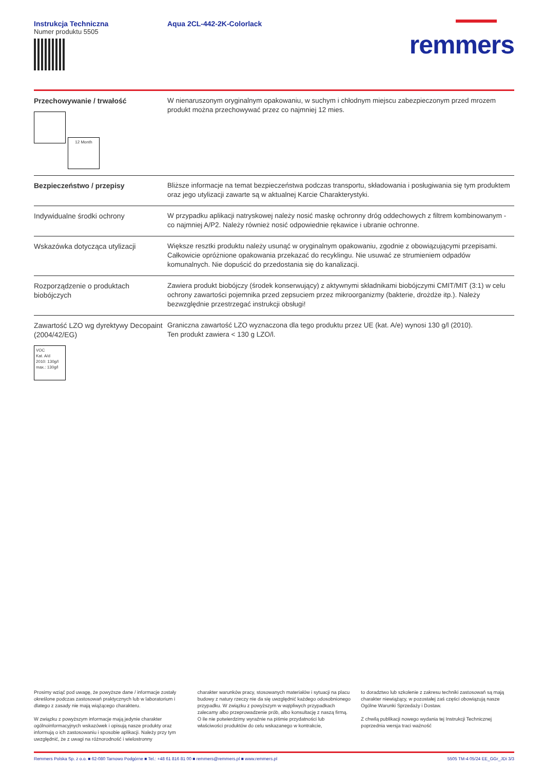Instrukcja Techniczna
Numer produktu 5505
Aqua 2CL-442-2K-Colorlack
remmers
| Przechowywanie / trwałość 12 Month | W nienaruszonym oryginalnym opakowaniu, w suchym i chłodnym miejscu zabezpieczonym przed mrozem produkt można przechowywać przez co najmniej 12 mies. |
| Bezpieczeństwo / przepisy | Bliższe informacje na temat bezpieczeństwa podczas transportu, składowania i posługiwania się tym produktem oraz jego utylizacji zawarte są w aktualnej Karcie Charakterystyki. |
| Indywidualne środki ochrony | W przypadku aplikacji natryskowej należy nosić maskę ochronny dróg oddechowych z filtrem kombinowanym - co najmniej A/P2. Należy również nosić odpowiednie rękawice i ubranie ochronne. |
| Wskazówka dotycząca utylizacji | Większe resztki produktu należy usunąć w oryginalnym opakowaniu, zgodnie z obowiązującymi przepisami. Całkowicie opróżnione opakowania przekazać do recyklingu. Nie usuwać ze strumieniem odpadów komunalnych. Nie dopuścić do przedostania się do kanalizacji. |
| Rozporządzenie o produktach biobójczych | Zawiera produkt biobójczy (środek konserwujący) z aktywnymi składnikami biobójczymi CMIT/MIT (3:1) w celu ochrony zawartości pojemnika przed zepsuciem przez mikroorganizmy (bakterie, drożdże itp.). Należy bezwzględnie przestrzegać instrukcji obsługi! |
| Zawartość LZO wg dyrektywy Decopaint (2004/42/EG) VOC Kat. A/d 2010: 130g/l max.: 130g/l | Graniczna zawartość LZO wyznaczona dla tego produktu przez UE (kat. A/e) wynosi 130 g/l (2010). Ten produkt zawiera < 130 g LZO/l. |
Prosimy wziąć pod uwagę, że powyższe dane / informacje zostały określone podczas zastosowań praktycznych lub w laboratorium i dlatego z zasady nie mają wiążącego charakteru.
W związku z powyższym informacje mają jedynie charakter ogólnoinformacyjnych wskazówek i opisują nasze produkty oraz informują o ich zastosowaniu i sposobie aplikacji. Należy przy tym uwzględnić, że z uwagi na różnorodność i wielostronny
charakter warunków pracy, stosowanych materiałów i sytuacji na placu budowy z natury rzeczy nie da się uwzględnić każdego odosobnionego przypadku. W związku z powyższym w wątpliwych przypadkach zalecamy albo przeprowadzenie prób, albo konsultację z naszą firmą.
O ile nie potwierdzimy wyraźnie na piśmie przydatności lub właściwości produktów do celu wskazanego w kontrakcie,
to doradztwo lub szkolenie z zakresu techniki zastosowań są mają charakter niewiążący, w pozostałej zaś części obowiązują nasze Ogólne Warunki Sprzedaży i Dostaw.
Z chwilą publikacji nowego wydania tej Instrukcji Technicznej poprzednia wersja traci ważność
Remmers Polska Sp. z o.o. ■ 62-080 Tarnowo Podgórne ■ Tel.: +48 61 816 81 00 ■ remmers@remmers.pl ■ www.remmers.pl 5505 TM-4 05/24 EE_GGr_JDi 3/3